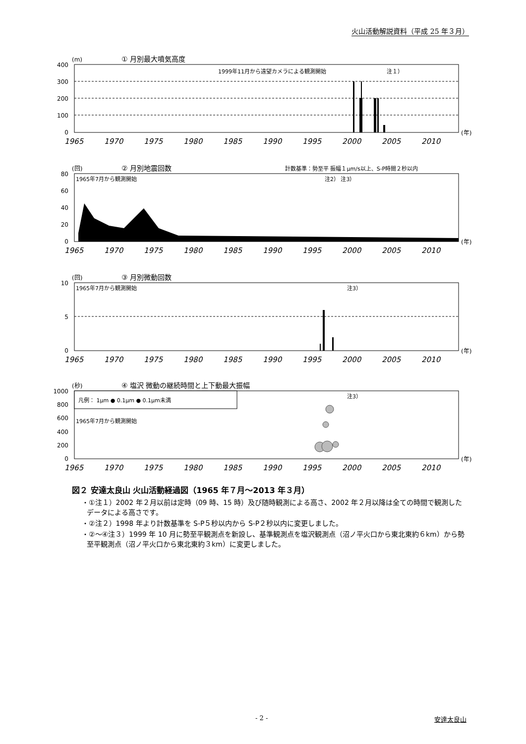火山活動解説資料（平成 25 年３月）
(m)
① 月別最大噴気高度
400
300
200
100
0
1999年11月から遠望カメラによる観測開始
注１）
1965
1970
1975
1980
1985
1990
1995
2000
2005
2010
(年)
(回)
② 月別地震回数
計数基準：勢至平 振幅１μm/s以上、S-P時間２秒以内
80
60
40
20
0
1965年7月から観測開始
注2） 注3）
1965
1970
1975
1980
1985
1990
1995
2000
2005
2010
(年)
(回)
③ 月別微動回数
10
5
0
1965年7月から観測開始
注3）
1965
1970
1975
1980
1985
1990
1995
2000
2005
2010
(年)
(秒)
④ 塩沢 微動の継続時間と上下動最大振幅
凡例： 1μm ● 0.1μm ● 0.1μm未満
1000
800
600
400
200
0
1965年7月から観測開始
注3）
1965
1970
1975
1980
1985
1990
1995
2000
2005
2010
(年)
図２ 安達太良山 火山活動経過図（1965 年７月～2013 年３月）
・①注１）2002 年２月以前は定時（09 時、15 時）及び随時観測による高さ、2002 年２月以降は全ての時間で観測したデータによる高さです。
・②注２）1998 年より計数基準を S-P５秒以内から S-P２秒以内に変更しました。
・②～④注３）1999 年 10 月に勢至平観測点を新設し、基準観測点を塩沢観測点（沼ノ平火口から東北東約６km）から勢至平観測点（沼ノ平火口から東北東約３km）に変更しました。
- 2 - 安達太良山